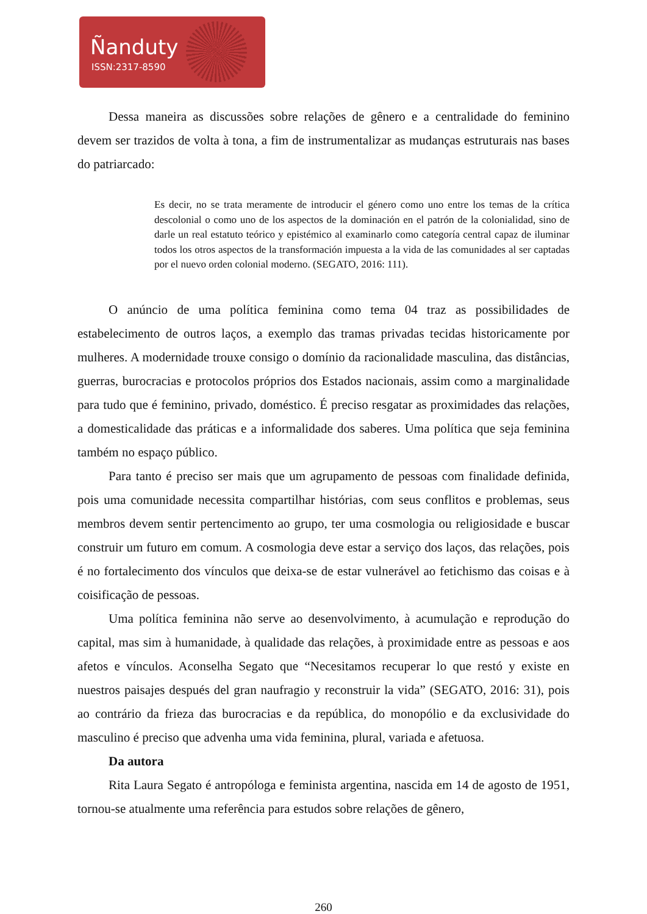Ñanduty
ISSN:2317-8590
Dessa maneira as discussões sobre relações de gênero e a centralidade do feminino devem ser trazidos de volta à tona, a fim de instrumentalizar as mudanças estruturais nas bases do patriarcado:
Es decir, no se trata meramente de introducir el género como uno entre los temas de la crítica descolonial o como uno de los aspectos de la dominación en el patrón de la colonialidad, sino de darle un real estatuto teórico y epistémico al examinarlo como categoría central capaz de iluminar todos los otros aspectos de la transformación impuesta a la vida de las comunidades al ser captadas por el nuevo orden colonial moderno. (SEGATO, 2016: 111).
O anúncio de uma política feminina como tema 04 traz as possibilidades de estabelecimento de outros laços, a exemplo das tramas privadas tecidas historicamente por mulheres. A modernidade trouxe consigo o domínio da racionalidade masculina, das distâncias, guerras, burocracias e protocolos próprios dos Estados nacionais, assim como a marginalidade para tudo que é feminino, privado, doméstico. É preciso resgatar as proximidades das relações, a domesticalidade das práticas e a informalidade dos saberes. Uma política que seja feminina também no espaço público.
Para tanto é preciso ser mais que um agrupamento de pessoas com finalidade definida, pois uma comunidade necessita compartilhar histórias, com seus conflitos e problemas, seus membros devem sentir pertencimento ao grupo, ter uma cosmologia ou religiosidade e buscar construir um futuro em comum. A cosmologia deve estar a serviço dos laços, das relações, pois é no fortalecimento dos vínculos que deixa-se de estar vulnerável ao fetichismo das coisas e à coisificação de pessoas.
Uma política feminina não serve ao desenvolvimento, à acumulação e reprodução do capital, mas sim à humanidade, à qualidade das relações, à proximidade entre as pessoas e aos afetos e vínculos. Aconselha Segato que “Necesitamos recuperar lo que restó y existe en nuestros paisajes después del gran naufragio y reconstruir la vida” (SEGATO, 2016: 31), pois ao contrário da frieza das burocracias e da república, do monopólio e da exclusividade do masculino é preciso que advenha uma vida feminina, plural, variada e afetuosa.
Da autora
Rita Laura Segato é antropóloga e feminista argentina, nascida em 14 de agosto de 1951, tornou-se atualmente uma referência para estudos sobre relações de gênero,
260